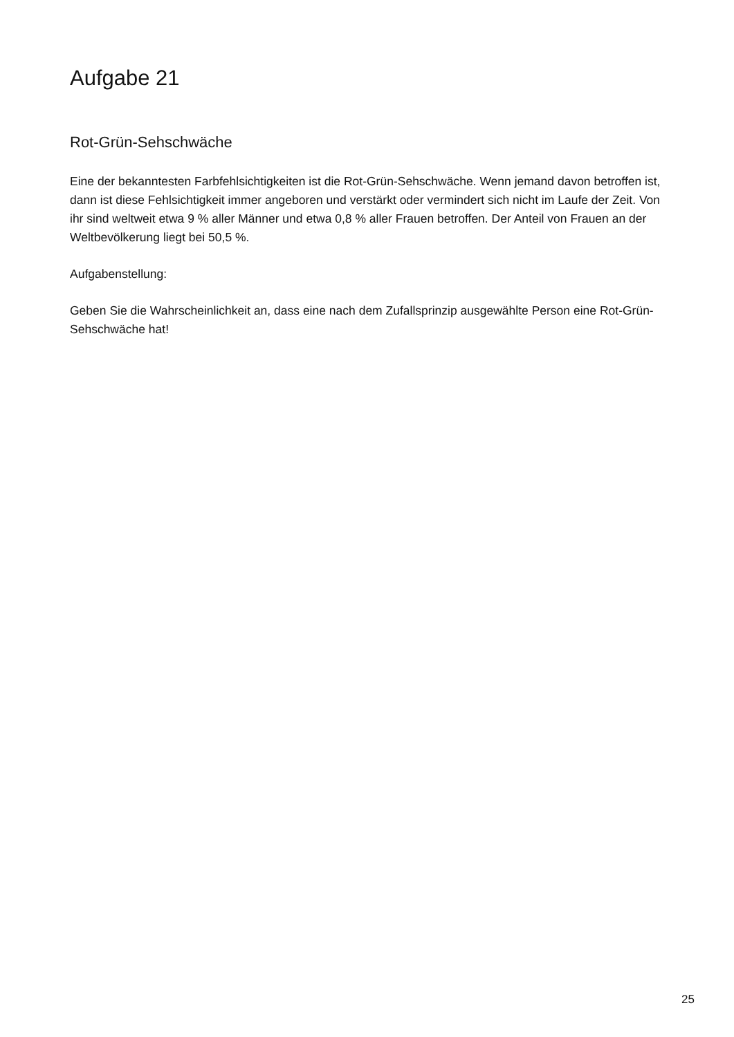Aufgabe 21
Rot-Grün-Sehschwäche
Eine der bekanntesten Farbfehlsichtigkeiten ist die Rot-Grün-Sehschwäche. Wenn jemand davon betroffen ist, dann ist diese Fehlsichtigkeit immer angeboren und verstärkt oder vermindert sich nicht im Laufe der Zeit. Von ihr sind weltweit etwa 9 % aller Männer und etwa 0,8 % aller Frauen betroffen. Der Anteil von Frauen an der Weltbevölkerung liegt bei 50,5 %.
Aufgabenstellung:
Geben Sie die Wahrscheinlichkeit an, dass eine nach dem Zufallsprinzip ausgewählte Person eine Rot-Grün-Sehschwäche hat!
25